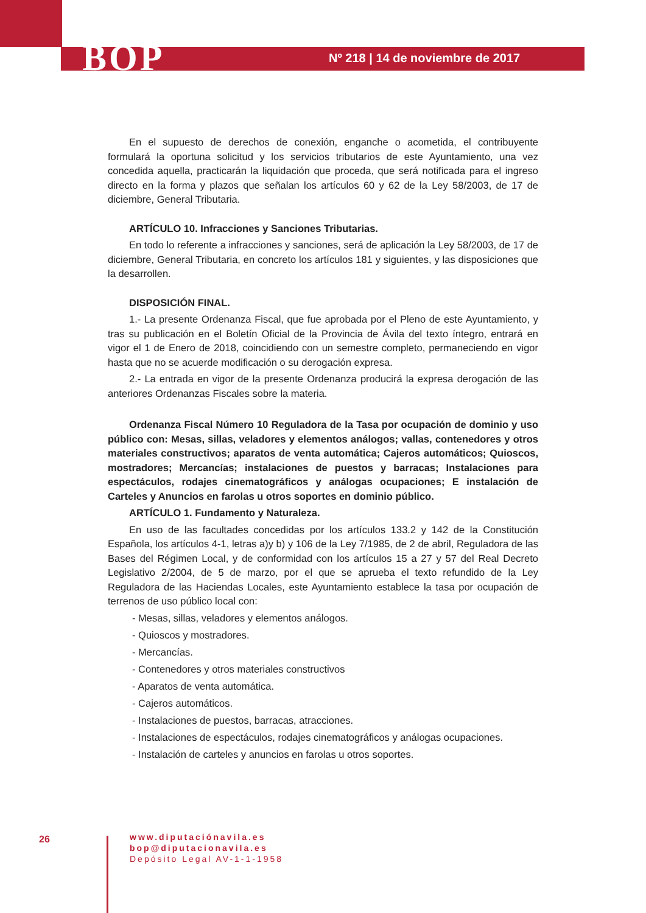BOP
Nº 218 | 14 de noviembre de 2017
En el supuesto de derechos de conexión, enganche o acometida, el contribuyente formulará la oportuna solicitud y los servicios tributarios de este Ayuntamiento, una vez concedida aquella, practicarán la liquidación que proceda, que será notificada para el ingreso directo en la forma y plazos que señalan los artículos 60 y 62 de la Ley 58/2003, de 17 de diciembre, General Tributaria.
ARTÍCULO 10. Infracciones y Sanciones Tributarias.
En todo lo referente a infracciones y sanciones, será de aplicación la Ley 58/2003, de 17 de diciembre, General Tributaria, en concreto los artículos 181 y siguientes, y las disposiciones que la desarrollen.
DISPOSICIÓN FINAL.
1.- La presente Ordenanza Fiscal, que fue aprobada por el Pleno de este Ayuntamiento, y tras su publicación en el Boletín Oficial de la Provincia de Ávila del texto íntegro, entrará en vigor el 1 de Enero de 2018, coincidiendo con un semestre completo, permaneciendo en vigor hasta que no se acuerde modificación o su derogación expresa.
2.- La entrada en vigor de la presente Ordenanza producirá la expresa derogación de las anteriores Ordenanzas Fiscales sobre la materia.
Ordenanza Fiscal Número 10 Reguladora de la Tasa por ocupación de dominio y uso público con: Mesas, sillas, veladores y elementos análogos; vallas, contenedores y otros materiales constructivos; aparatos de venta automática; Cajeros automáticos; Quioscos, mostradores; Mercancías; instalaciones de puestos y barracas; Instalaciones para espectáculos, rodajes cinematográficos y análogas ocupaciones; E instalación de Carteles y Anuncios en farolas u otros soportes en dominio público.
ARTÍCULO 1. Fundamento y Naturaleza.
En uso de las facultades concedidas por los artículos 133.2 y 142 de la Constitución Española, los artículos 4-1, letras a)y b) y 106 de la Ley 7/1985, de 2 de abril, Reguladora de las Bases del Régimen Local, y de conformidad con los artículos 15 a 27 y 57 del Real Decreto Legislativo 2/2004, de 5 de marzo, por el que se aprueba el texto refundido de la Ley Reguladora de las Haciendas Locales, este Ayuntamiento establece la tasa por ocupación de terrenos de uso público local con:
- Mesas, sillas, veladores y elementos análogos.
- Quioscos y mostradores.
- Mercancías.
- Contenedores y otros materiales constructivos
- Aparatos de venta automática.
- Cajeros automáticos.
- Instalaciones de puestos, barracas, atracciones.
- Instalaciones de espectáculos, rodajes cinematográficos y análogas ocupaciones.
- Instalación de carteles y anuncios en farolas u otros soportes.
26
www.diputaciónavila.es
bop@diputacionavila.es
Depósito Legal AV-1-1-1958